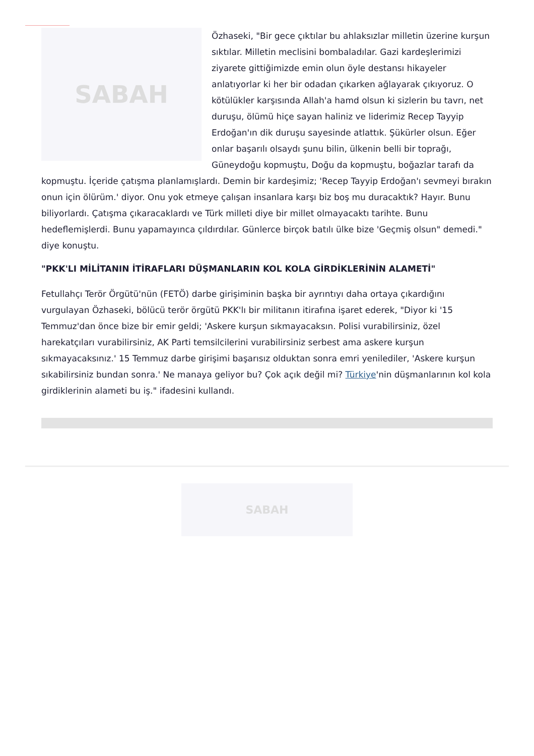SABAH
Özhaseki, "Bir gece çıktılar bu ahlaksızlar milletin üzerine kurşun sıktılar. Milletin meclisini bombaladılar. Gazi kardeşlerimizi ziyarete gittiğimizde emin olun öyle destansı hikayeler anlatıyorlar ki her bir odadan çıkarken ağlayarak çıkıyoruz. O kötülükler karşısında Allah'a hamd olsun ki sizlerin bu tavrı, net duruşu, ölümü hiçe sayan haliniz ve liderimiz Recep Tayyip Erdoğan'ın dik duruşu sayesinde atlattık. Şükürler olsun. Eğer onlar başarılı olsaydı şunu bilin, ülkenin belli bir toprağı, Güneydoğu kopmuştu, Doğu da kopmuştu, boğazlar tarafı da kopmuştu. İçeride çatışma planlamışlardı. Demin bir kardeşimiz; 'Recep Tayyip Erdoğan'ı sevmeyi bırakın onun için ölürüm.' diyor. Onu yok etmeye çalışan insanlara karşı biz boş mu duracaktık? Hayır. Bunu biliyorlardı. Çatışma çıkaracaklardı ve Türk milleti diye bir millet olmayacaktı tarihte. Bunu hedeflemişlerdi. Bunu yapamayınca çıldırdılar. Günlerce birçok batılı ülke bize 'Geçmiş olsun" demedi." diye konuştu.
"PKK'LI MİLİTANIN İTİRAFLARI DÜŞMANLARIN KOL KOLA GİRDİKLERİNİN ALAMETİ"
Fetullahçı Terör Örgütü'nün (FETÖ) darbe girişiminin başka bir ayrıntıyı daha ortaya çıkardığını vurgulayan Özhaseki, bölücü terör örgütü PKK'lı bir militanın itirafına işaret ederek, "Diyor ki '15 Temmuz'dan önce bize bir emir geldi; 'Askere kurşun sıkmayacaksın. Polisi vurabilirsiniz, özel harekatçıları vurabilirsiniz, AK Parti temsilcilerini vurabilirsiniz serbest ama askere kurşun sıkmayacaksınız.' 15 Temmuz darbe girişimi başarısız olduktan sonra emri yenilediler, 'Askere kurşun sıkabilirsiniz bundan sonra.' Ne manaya geliyor bu? Çok açık değil mi? Türkiye'nin düşmanlarının kol kola girdiklerinin alameti bu iş." ifadesini kullandı.
SABAH